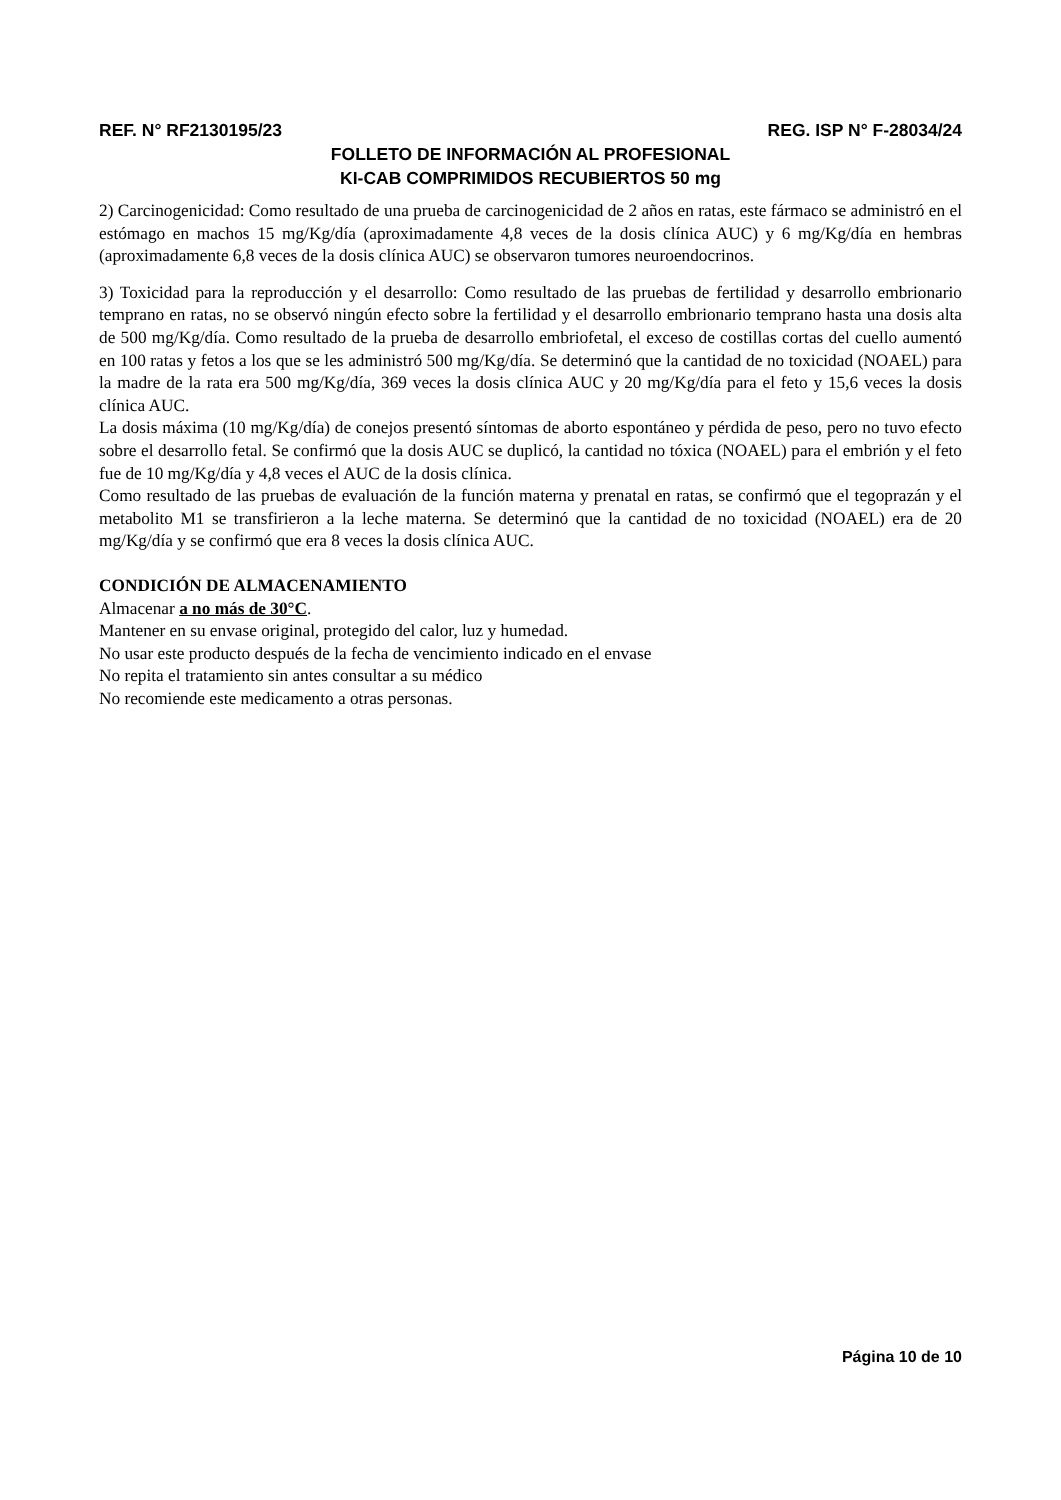REF. N° RF2130195/23 REG. ISP N° F-28034/24
FOLLETO DE INFORMACIÓN AL PROFESIONAL
KI-CAB COMPRIMIDOS RECUBIERTOS 50 mg
2) Carcinogenicidad: Como resultado de una prueba de carcinogenicidad de 2 años en ratas, este fármaco se administró en el estómago en machos 15 mg/Kg/día (aproximadamente 4,8 veces de la dosis clínica AUC) y 6 mg/Kg/día en hembras (aproximadamente 6,8 veces de la dosis clínica AUC) se observaron tumores neuroendocrinos.
3) Toxicidad para la reproducción y el desarrollo: Como resultado de las pruebas de fertilidad y desarrollo embrionario temprano en ratas, no se observó ningún efecto sobre la fertilidad y el desarrollo embrionario temprano hasta una dosis alta de 500 mg/Kg/día. Como resultado de la prueba de desarrollo embriofetal, el exceso de costillas cortas del cuello aumentó en 100 ratas y fetos a los que se les administró 500 mg/Kg/día. Se determinó que la cantidad de no toxicidad (NOAEL) para la madre de la rata era 500 mg/Kg/día, 369 veces la dosis clínica AUC y 20 mg/Kg/día para el feto y 15,6 veces la dosis clínica AUC.
La dosis máxima (10 mg/Kg/día) de conejos presentó síntomas de aborto espontáneo y pérdida de peso, pero no tuvo efecto sobre el desarrollo fetal. Se confirmó que la dosis AUC se duplicó, la cantidad no tóxica (NOAEL) para el embrión y el feto fue de 10 mg/Kg/día y 4,8 veces el AUC de la dosis clínica.
Como resultado de las pruebas de evaluación de la función materna y prenatal en ratas, se confirmó que el tegoprazán y el metabolito M1 se transfirieron a la leche materna. Se determinó que la cantidad de no toxicidad (NOAEL) era de 20 mg/Kg/día y se confirmó que era 8 veces la dosis clínica AUC.
CONDICIÓN DE ALMACENAMIENTO
Almacenar a no más de 30°C.
Mantener en su envase original, protegido del calor, luz y humedad.
No usar este producto después de la fecha de vencimiento indicado en el envase
No repita el tratamiento sin antes consultar a su médico
No recomiende este medicamento a otras personas.
Página 10 de 10